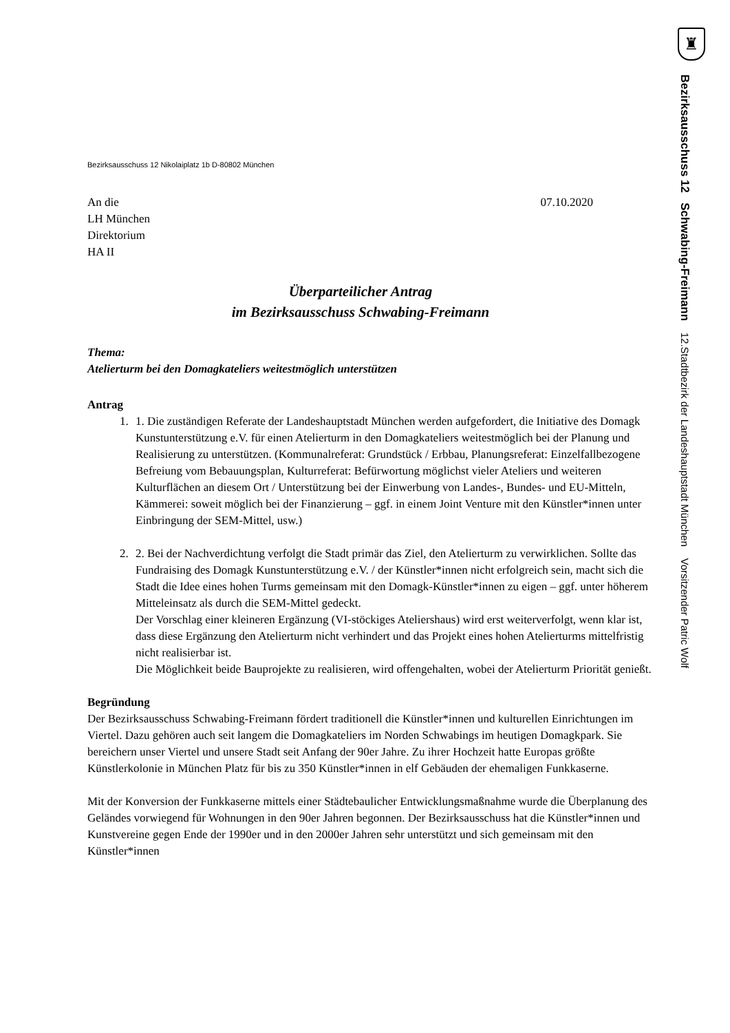Bezirksausschuss 12 Nikolaiplatz 1b D-80802 München
An die
LH München
Direktorium
HA II
07.10.2020
Überparteilicher Antrag
im Bezirksausschuss Schwabing-Freimann
Thema:
Atelierturm bei den Domagkateliers weitestmöglich unterstützen
Antrag
1. 1. Die zuständigen Referate der Landeshauptstadt München werden aufgefordert, die Initiative des Domagk Kunstunterstützung e.V. für einen Atelierturm in den Domagkateliers weitestmöglich bei der Planung und Realisierung zu unterstützen. (Kommunalreferat: Grundstück / Erbbau, Planungsreferat: Einzelfallbezogene Befreiung vom Bebauungsplan, Kulturreferat: Befürwortung möglichst vieler Ateliers und weiteren Kulturflächen an diesem Ort / Unterstützung bei der Einwerbung von Landes-, Bundes- und EU-Mitteln, Kämmerei: soweit möglich bei der Finanzierung – ggf. in einem Joint Venture mit den Künstler*innen unter Einbringung der SEM-Mittel, usw.)
2. 2. Bei der Nachverdichtung verfolgt die Stadt primär das Ziel, den Atelierturm zu verwirklichen. Sollte das Fundraising des Domagk Kunstunterstützung e.V. / der Künstler*innen nicht erfolgreich sein, macht sich die Stadt die Idee eines hohen Turms gemeinsam mit den Domagk-Künstler*innen zu eigen – ggf. unter höherem Mitteleinsatz als durch die SEM-Mittel gedeckt.
Der Vorschlag einer kleineren Ergänzung (VI-stöckiges Ateliershaus) wird erst weiterverfolgt, wenn klar ist, dass diese Ergänzung den Atelierturm nicht verhindert und das Projekt eines hohen Atelierturms mittelfristig nicht realisierbar ist.
Die Möglichkeit beide Bauprojekte zu realisieren, wird offengehalten, wobei der Atelierturm Priorität genießt.
Begründung
Der Bezirksausschuss Schwabing-Freimann fördert traditionell die Künstler*innen und kulturellen Einrichtungen im Viertel. Dazu gehören auch seit langem die Domagkateliers im Norden Schwabings im heutigen Domagkpark. Sie bereichern unser Viertel und unsere Stadt seit Anfang der 90er Jahre. Zu ihrer Hochzeit hatte Europas größte Künstlerkolonie in München Platz für bis zu 350 Künstler*innen in elf Gebäuden der ehemaligen Funkkaserne.
Mit der Konversion der Funkkaserne mittels einer Städtebaulicher Entwicklungsmaßnahme wurde die Überplanung des Geländes vorwiegend für Wohnungen in den 90er Jahren begonnen. Der Bezirksausschuss hat die Künstler*innen und Kunstvereine gegen Ende der 1990er und in den 2000er Jahren sehr unterstützt und sich gemeinsam mit den Künstler*innen
♜
Bezirksausschuss 12 Schwabing-Freimann 12.Stadtbezirk der Landeshauptstadt München Vorsitzender Patric Wolf